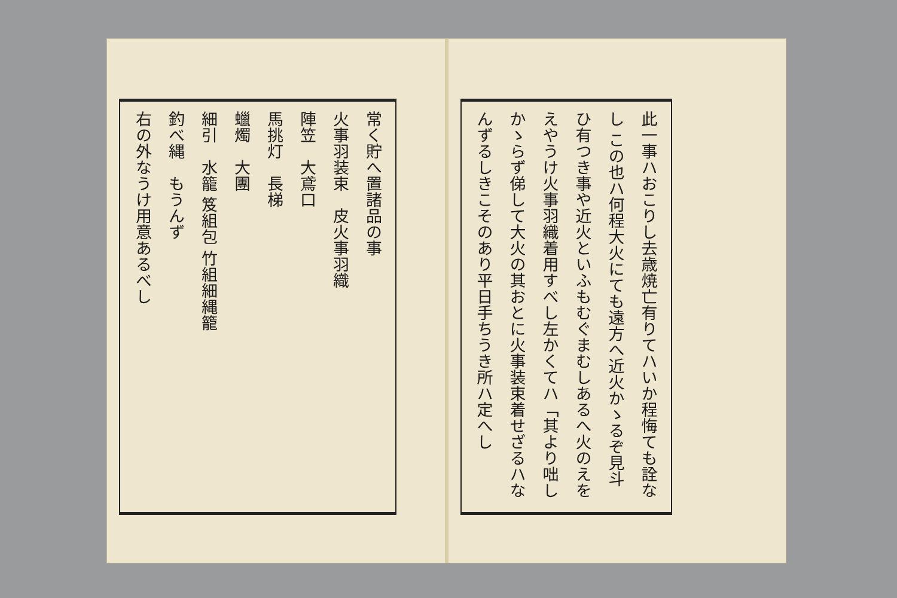此一事ハおこりし去歳焼亡有りてハいか程悔ても詮なし この也ハ何程大火にても遠方へ近火かゝるぞ見斗ひ有つき事や近火といふもむぐまむしあるへ火のえをえやうけ火事羽織着用すべし左かくてハ「其より咄しかゝらず俤して大火の其おとに火事装束着せざるハなんずるしきこそのあり平日手ちうき所ハ定へし
常く貯へ置諸品の事
火事羽装束　皮火事羽織
陣笠　大鳶口
馬挑灯　長梯
蠟燭　大團
細引　水籠 笈組包 竹組細縄籠
釣べ縄　もうんず
右の外なうけ用意あるべし